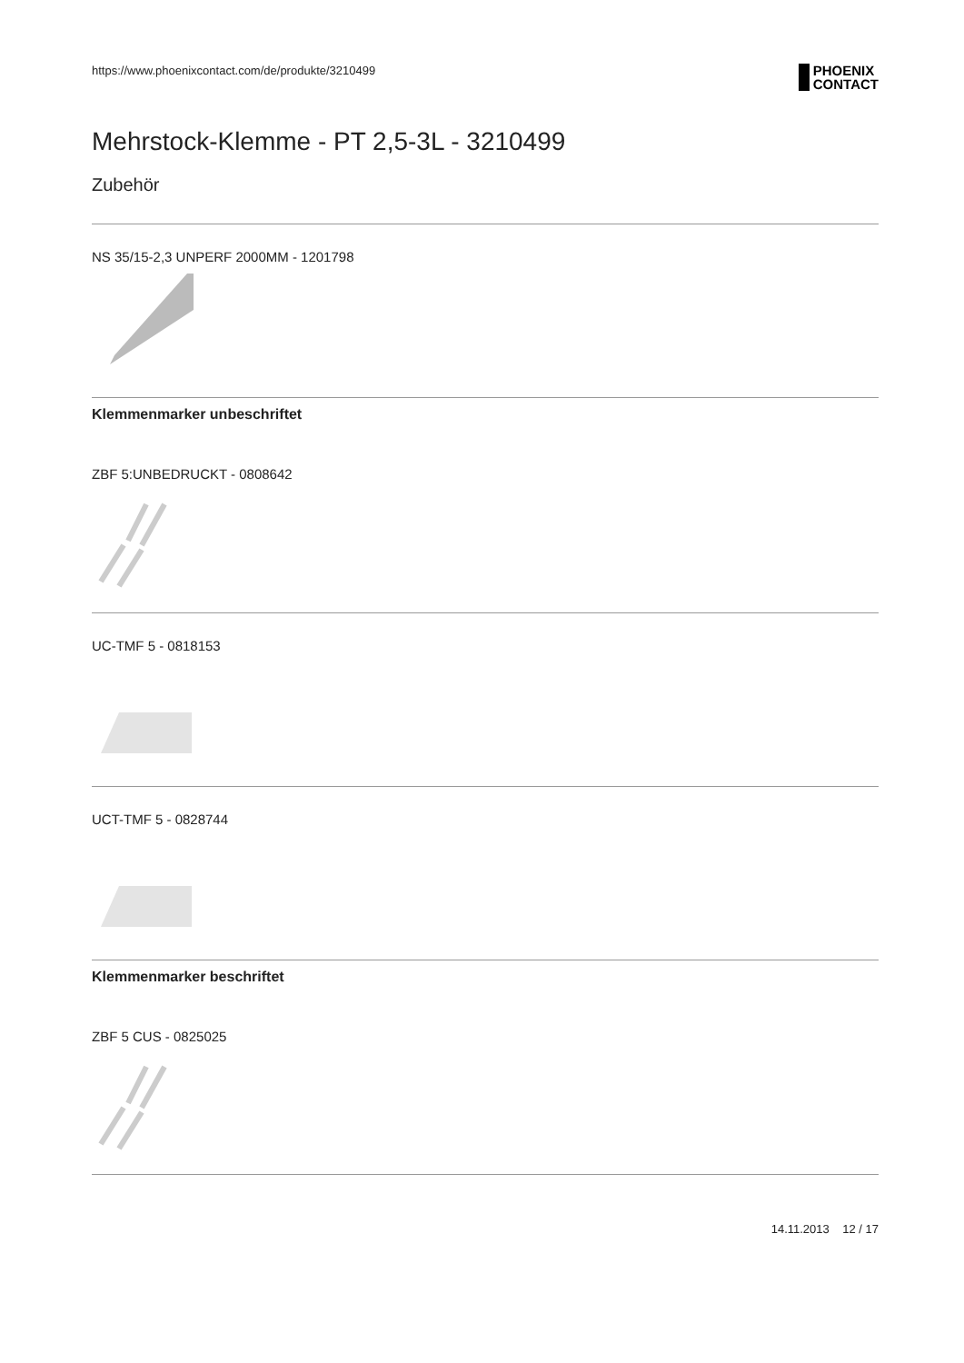https://www.phoenixcontact.com/de/produkte/3210499
PHOENIX
CONTACT
Mehrstock-Klemme - PT 2,5-3L - 3210499
Zubehör
NS 35/15-2,3 UNPERF 2000MM - 1201798
Klemmenmarker unbeschriftet
ZBF 5:UNBEDRUCKT - 0808642
UC-TMF 5 - 0818153
UCT-TMF 5 - 0828744
Klemmenmarker beschriftet
ZBF 5 CUS - 0825025
14.11.2013 12 / 17